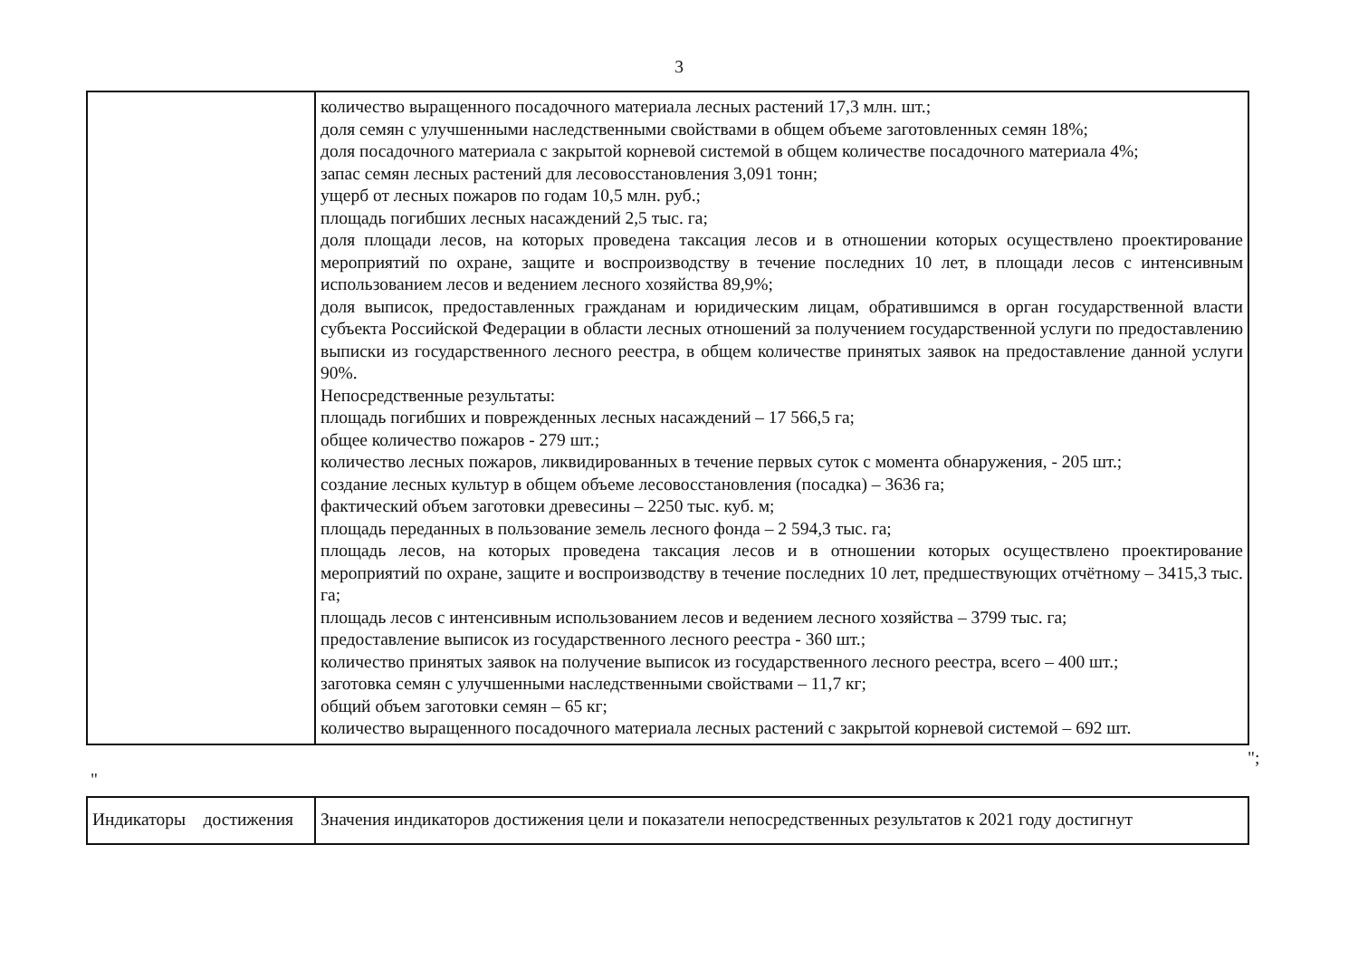3
| | количество выращенного посадочного материала лесных растений 17,3 млн. шт.; доля семян с улучшенными наследственными свойствами в общем объеме заготовленных семян 18%; доля посадочного материала с закрытой корневой системой в общем количестве посадочного материала 4%; запас семян лесных растений для лесовосстановления 3,091 тонн; ущерб от лесных пожаров по годам 10,5 млн. руб.; площадь погибших лесных насаждений 2,5 тыс. га; доля площади лесов, на которых проведена таксация лесов и в отношении которых осуществлено проектирование мероприятий по охране, защите и воспроизводству в течение последних 10 лет, в площади лесов с интенсивным использованием лесов и ведением лесного хозяйства 89,9%; доля выписок, предоставленных гражданам и юридическим лицам, обратившимся в орган государственной власти субъекта Российской Федерации в области лесных отношений за получением государственной услуги по предоставлению выписки из государственного лесного реестра, в общем количестве принятых заявок на предоставление данной услуги 90%. Непосредственные результаты: площадь погибших и поврежденных лесных насаждений – 17 566,5 га; общее количество пожаров - 279 шт.; количество лесных пожаров, ликвидированных в течение первых суток с момента обнаружения, - 205 шт.; создание лесных культур в общем объеме лесовосстановления (посадка) – 3636 га; фактический объем заготовки древесины – 2250 тыс. куб. м; площадь переданных в пользование земель лесного фонда – 2 594,3 тыс. га; площадь лесов, на которых проведена таксация лесов и в отношении которых осуществлено проектирование мероприятий по охране, защите и воспроизводству в течение последних 10 лет, предшествующих отчётному – 3415,3 тыс. га; площадь лесов с интенсивным использованием лесов и ведением лесного хозяйства – 3799 тыс. га; предоставление выписок из государственного лесного реестра - 360 шт.; количество принятых заявок на получение выписок из государственного лесного реестра, всего – 400 шт.; заготовка семян с улучшенными наследственными свойствами – 11,7 кг; общий объем заготовки семян – 65 кг; количество выращенного посадочного материала лесных растений с закрытой корневой системой – 692 шт. |
";
"
| Индикаторы достижения | Значения индикаторов достижения цели и показатели непосредственных результатов к 2021 году достигнут |